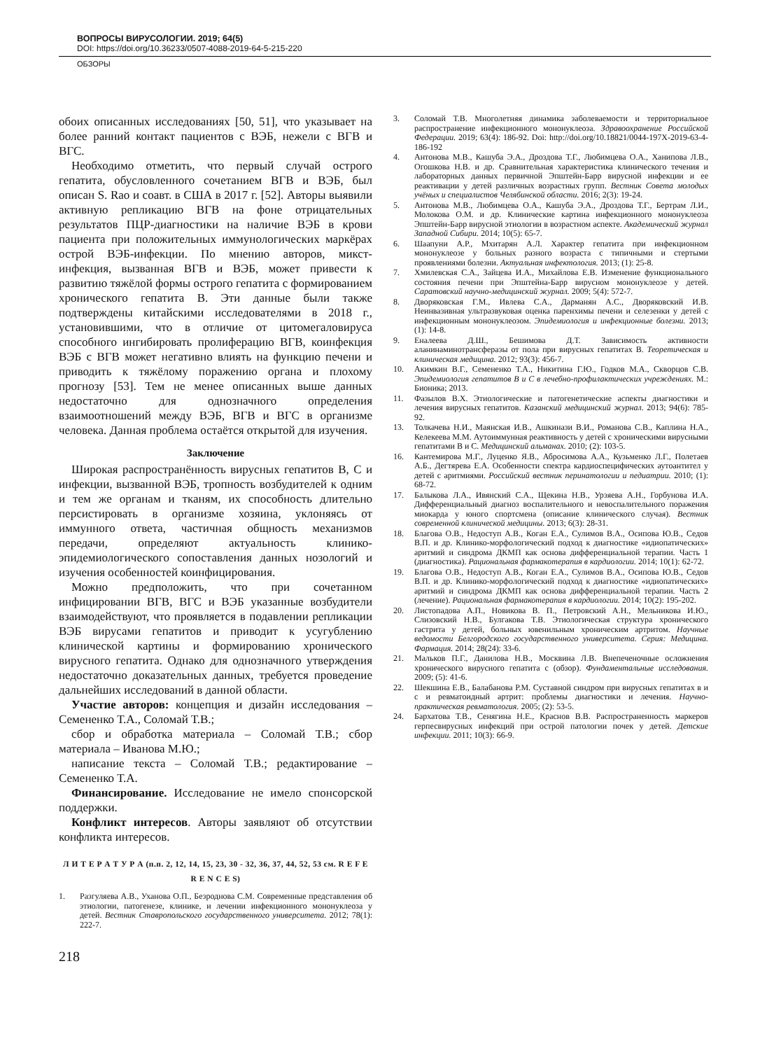ВОПРОСЫ ВИРУСОЛОГИИ. 2019; 64(5)
DOI: https://doi.org/10.36233/0507-4088-2019-64-5-215-220
ОБЗОРЫ
обоих описанных исследованиях [50, 51], что указывает на более ранний контакт пациентов с ВЭБ, нежели с ВГВ и ВГС.
Необходимо отметить, что первый случай острого гепатита, обусловленного сочетанием ВГВ и ВЭБ, был описан S. Rao и соавт. в США в 2017 г. [52]. Авторы выявили активную репликацию ВГВ на фоне отрицательных результатов ПЦР-диагностики на наличие ВЭБ в крови пациента при положительных иммунологических маркёрах острой ВЭБ-инфекции. По мнению авторов, микст-инфекция, вызванная ВГВ и ВЭБ, может привести к развитию тяжёлой формы острого гепатита с формированием хронического гепатита В. Эти данные были также подтверждены китайскими исследователями в 2018 г., установившими, что в отличие от цитомегаловируса способного ингибировать пролиферацию ВГВ, коинфекция ВЭБ с ВГВ может негативно влиять на функцию печени и приводить к тяжёлому поражению органа и плохому прогнозу [53]. Тем не менее описанных выше данных недостаточно для однозначного определения взаимоотношений между ВЭБ, ВГВ и ВГС в организме человека. Данная проблема остаётся открытой для изучения.
Заключение
Широкая распространённость вирусных гепатитов В, С и инфекции, вызванной ВЭБ, тропность возбудителей к одним и тем же органам и тканям, их способность длительно персистировать в организме хозяина, уклоняясь от иммунного ответа, частичная общность механизмов передачи, определяют актуальность клинико-эпидемиологического сопоставления данных нозологий и изучения особенностей коинфицирования.
Можно предположить, что при сочетанном инфицировании ВГВ, ВГС и ВЭБ указанные возбудители взаимодействуют, что проявляется в подавлении репликации ВЭБ вирусами гепатитов и приводит к усугублению клинической картины и формированию хронического вирусного гепатита. Однако для однозначного утверждения недостаточно доказательных данных, требуется проведение дальнейших исследований в данной области.
Участие авторов: концепция и дизайн исследования – Семененко Т.А., Соломай Т.В.;
сбор и обработка материала – Соломай Т.В.; сбор материала – Иванова М.Ю.;
написание текста – Соломай Т.В.; редактирование – Семененко Т.А.
Финансирование. Исследование не имело спонсорской поддержки.
Конфликт интересов. Авторы заявляют об отсутствии конфликта интересов.
Л И Т Е Р А Т У Р А (п.п. 2, 12, 14, 15, 23, 30 - 32, 36, 37, 44, 52, 53 см. R E F E R E N C E S)
1. Разгуляева А.В., Уханова О.П., Безроднова С.М. Современные представления об этиологии, патогенезе, клинике, и лечении инфекционного мононуклеоза у детей. Вестник Ставропольского государственного университета. 2012; 78(1): 222-7.
3. Соломай Т.В. Многолетняя динамика заболеваемости и территориальное распространение инфекционного мононуклеоза. Здравоохранение Российской Федерации. 2019; 63(4): 186-92. Doi: http://doi.org/10.18821/0044-197X-2019-63-4-186-192
4. Антонова М.В., Кашуба Э.А., Дроздова Т.Г., Любимцева О.А., Ханипова Л.В., Огошкова Н.В. и др. Сравнительная характеристика клинического течения и лабораторных данных первичной Эпштейн-Барр вирусной инфекции и ее реактивации у детей различных возрастных групп. Вестник Совета молодых учёных и специалистов Челябинской области. 2016; 2(3): 19-24.
5. Антонова М.В., Любимцева О.А., Кашуба Э.А., Дроздова Т.Г., Бертрам Л.И., Молокова О.М. и др. Клинические картина инфекционного мононуклеоза Эпштейн-Барр вирусной этиологии в возрастном аспекте. Академический журнал Западной Сибири. 2014; 10(5): 65-7.
6. Шаапуни А.Р., Мхитарян А.Л. Характер гепатита при инфекционном мононуклеозе у больных разного возраста с типичными и стертыми проявлениями болезни. Актуальная инфектология. 2013; (1): 25-8.
7. Хмилевская С.А., Зайцева И.А., Михайлова Е.В. Изменение функционального состояния печени при Эпштейна-Барр вирусном мононуклеозе у детей. Саратовский научно-медицинский журнал. 2009; 5(4): 572-7.
8. Дворяковская Г.М., Ивлева С.А., Дарманян А.С., Дворяковский И.В. Неинвазивная ультразвуковая оценка паренхимы печени и селезенки у детей с инфекционным мононуклеозом. Эпидемиология и инфекционные болезни. 2013; (1): 14-8.
9. Еналеева Д.Ш., Бешимова Д.Т. Зависимость активности аланинаминотрансферазы от пола при вирусных гепатитах В. Теоретическая и клиническая медицина. 2012; 93(3): 456-7.
10. Акимкин В.Г., Семененко Т.А., Никитина Г.Ю., Годков М.А., Скворцов С.В. Эпидемиология гепатитов В и С в лечебно-профилактических учреждениях. М.: Бионика; 2013.
11. Фазылов В.Х. Этиологические и патогенетические аспекты диагностики и лечения вирусных гепатитов. Казанский медицинский журнал. 2013; 94(6): 785-92.
13. Толкачева Н.И., Маянская И.В., Ашкинази В.И., Романова С.В., Каплина Н.А., Келекеева М.М. Аутоиммунная реактивность у детей с хроническими вирусными гепатитами В и С. Медицинский альманах. 2010; (2): 103-5.
16. Кантемирова М.Г., Луценко Я.В., Абросимова А.А., Кузьменко Л.Г., Полетаев А.Б., Дегтярева Е.А. Особенности спектра кардиоспецифических аутоантител у детей с аритмиями. Российский вестник перинатологии и педиатрии. 2010; (1): 68-72.
17. Балыкова Л.А., Ивянский С.А., Щекина Н.В., Урзяева А.Н., Горбунова И.А. Дифференциальный диагноз воспалительного и невоспалительного поражения миокарда у юного спортсмена (описание клинического случая). Вестник современной клинической медицины. 2013; 6(3): 28-31.
18. Благова О.В., Недоступ А.В., Коган Е.А., Сулимов В.А., Осипова Ю.В., Седов В.П. и др. Клинико-морфологический подход к диагностике «идиопатических» аритмий и синдрома ДКМП как основа дифференциальной терапии. Часть 1 (диагностика). Рациональная фармакотерапия в кардиологии. 2014; 10(1): 62-72.
19. Благова О.В., Недоступ А.В., Коган Е.А., Сулимов В.А., Осипова Ю.В., Седов В.П. и др. Клинико-морфологический подход к диагностике «идиопатических» аритмий и синдрома ДКМП как основа дифференциальной терапии. Часть 2 (лечение). Рациональная фармакотерапия в кардиологии. 2014; 10(2): 195-202.
20. Листопадова А.П., Новикова В. П., Петровский А.Н., Мельникова И.Ю., Слизовский Н.В., Булгакова Т.В. Этиологическая структура хронического гастрита у детей, больных ювенильным хроническим артритом. Научные ведомости Белгородского государственного университета. Серия: Медицина. Фармация. 2014; 28(24): 33-6.
21. Мальков П.Г., Данилова Н.В., Москвина Л.В. Внепеченочные осложнения хронического вирусного гепатита с (обзор). Фундаментальные исследования. 2009; (5): 41-6.
22. Шекшина Е.В., Балабанова Р.М. Суставной синдром при вирусных гепатитах в и с и ревматоидный артрит: проблемы диагностики и лечения. Научно-практическая ревматология. 2005; (2): 53-5.
24. Бархатова Т.В., Сенягина Н.Е., Краснов В.В. Распространенность маркеров герпесвирусных инфекций при острой патологии почек у детей. Детские инфекции. 2011; 10(3): 66-9.
218